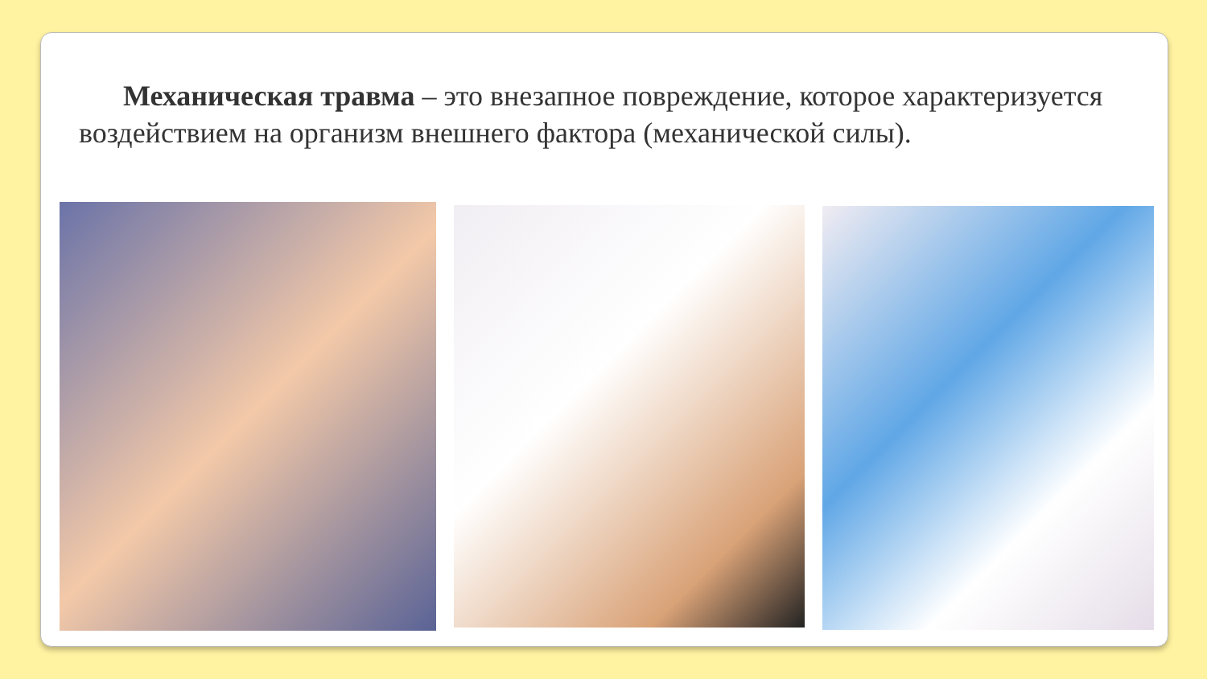Механическая травма – это внезапное повреждение, которое характеризуется воздействием на организм внешнего фактора (механической силы).